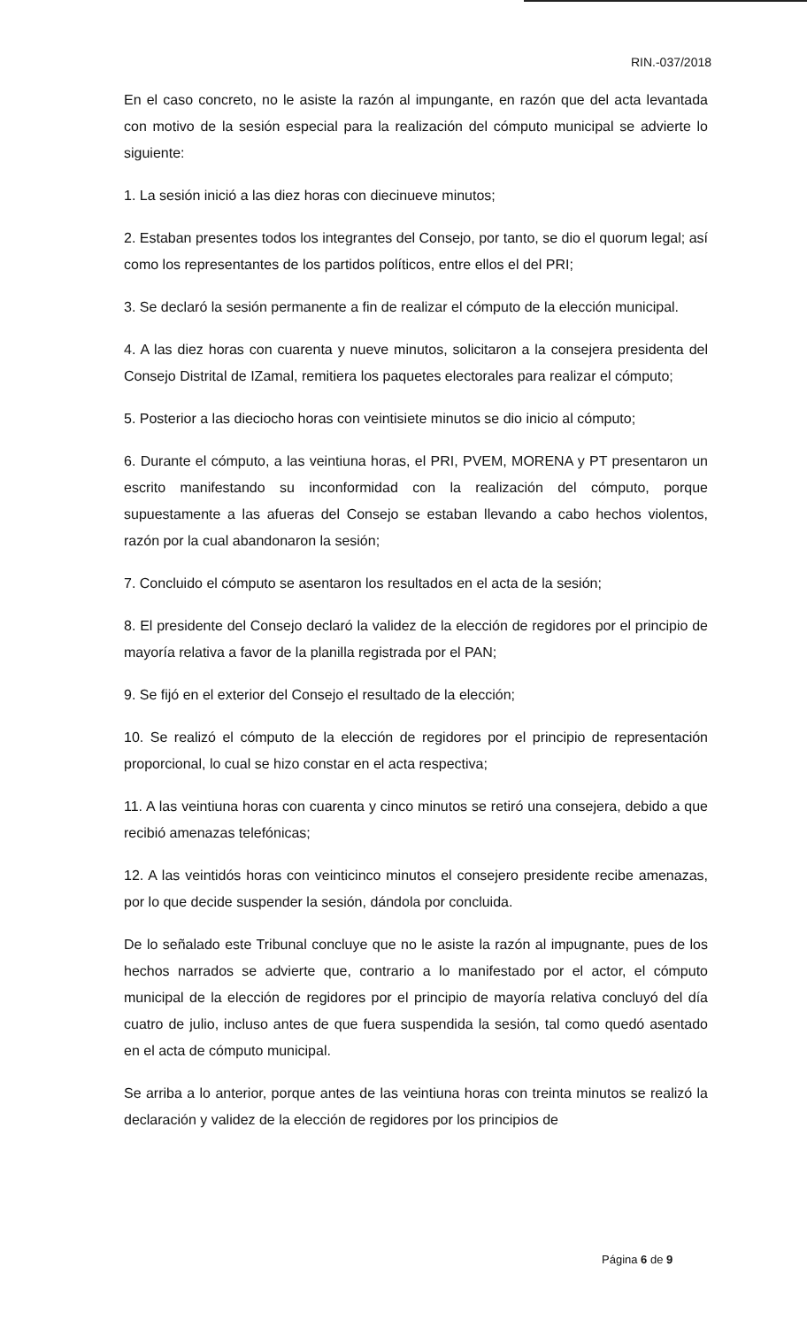RIN.-037/2018
En el caso concreto, no le asiste la razón al impungante, en razón que del acta levantada con motivo de la sesión especial para la realización del cómputo municipal se advierte lo siguiente:
1. La sesión inició a las diez horas con diecinueve minutos;
2. Estaban presentes todos los integrantes del Consejo, por tanto, se dio el quorum legal; así como los representantes de los partidos políticos, entre ellos el del PRI;
3. Se declaró la sesión permanente a fin de realizar el cómputo de la elección municipal.
4. A las diez horas con cuarenta y nueve minutos, solicitaron a la consejera presidenta del Consejo Distrital de IZamal, remitiera los paquetes electorales para realizar el cómputo;
5. Posterior a las dieciocho horas con veintisiete minutos se dio inicio al cómputo;
6. Durante el cómputo, a las veintiuna horas, el PRI, PVEM, MORENA y PT presentaron un escrito manifestando su inconformidad con la realización del cómputo, porque supuestamente a las afueras del Consejo se estaban llevando a cabo hechos violentos, razón por la cual abandonaron la sesión;
7. Concluido el cómputo se asentaron los resultados en el acta de la sesión;
8. El presidente del Consejo declaró la validez de la elección de regidores por el principio de mayoría relativa a favor de la planilla registrada por el PAN;
9. Se fijó en el exterior del Consejo el resultado de la elección;
10. Se realizó el cómputo de la elección de regidores por el principio de representación proporcional, lo cual se hizo constar en el acta respectiva;
11. A las veintiuna horas con cuarenta y cinco minutos se retiró una consejera, debido a que recibió amenazas telefónicas;
12. A las veintidós horas con veinticinco minutos el consejero presidente recibe amenazas, por lo que decide suspender la sesión, dándola por concluida.
De lo señalado este Tribunal concluye que no le asiste la razón al impugnante, pues de los hechos narrados se advierte que, contrario a lo manifestado por el actor, el cómputo municipal de la elección de regidores por el principio de mayoría relativa concluyó del día cuatro de julio, incluso antes de que fuera suspendida la sesión, tal como quedó asentado en el acta de cómputo municipal.
Se arriba a lo anterior, porque antes de las veintiuna horas con treinta minutos se realizó la declaración y validez de la elección de regidores por los principios de
Página 6 de 9